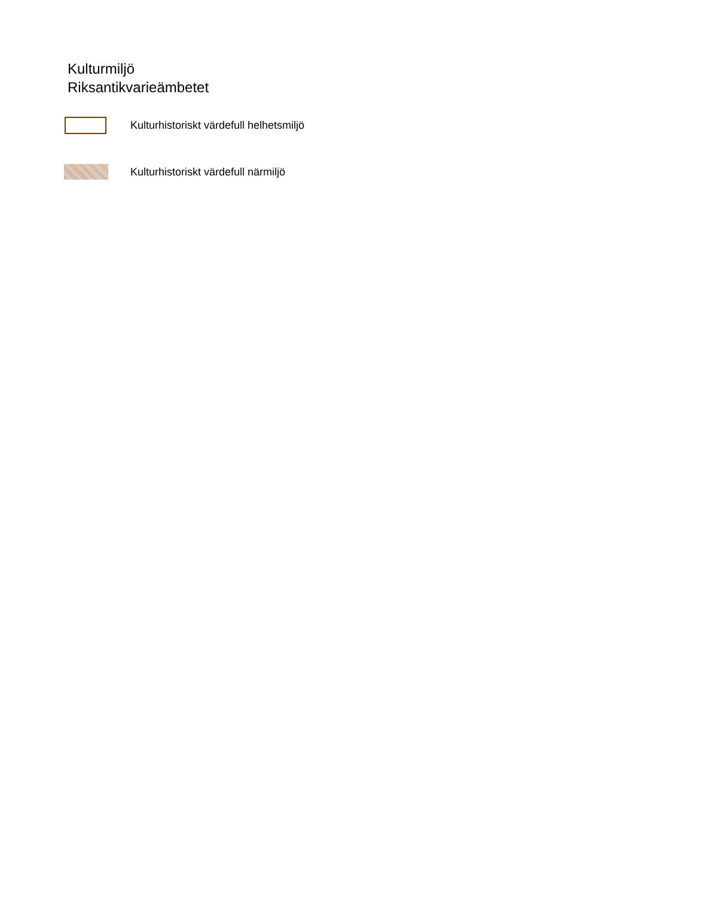Kulturmiljö
Riksantikvarieämbetet
Kulturhistoriskt värdefull helhetsmiljö
Kulturhistoriskt värdefull närmiljö